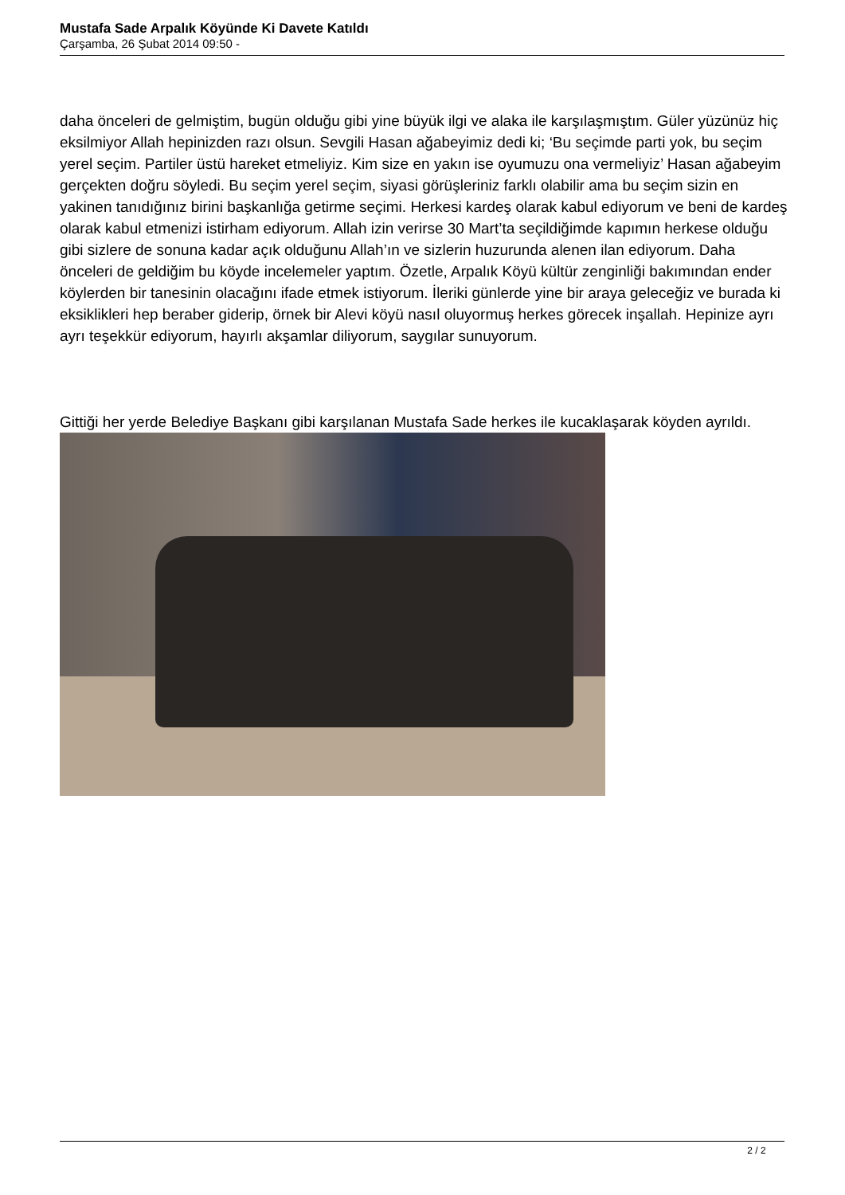Mustafa Sade Arpalık Köyünde Ki Davete Katıldı
Çarşamba, 26 Şubat 2014 09:50 -
daha önceleri de gelmiştim, bugün olduğu gibi yine büyük ilgi ve alaka ile karşılaşmıştım. Güler yüzünüz hiç eksilmiyor Allah hepinizden razı olsun. Sevgili Hasan ağabeyimiz dedi ki; ‘Bu seçimde parti yok, bu seçim yerel seçim. Partiler üstü hareket etmeliyiz. Kim size en yakın ise oyumuzu ona vermeliyiz’ Hasan ağabeyim gerçekten doğru söyledi. Bu seçim yerel seçim, siyasi görüşleriniz farklı olabilir ama bu seçim sizin en yakinen tanıdığınız birini başkanlığa getirme seçimi. Herkesi kardeş olarak kabul ediyorum ve beni de kardeş olarak kabul etmenizi istirham ediyorum. Allah izin verirse 30 Mart’ta seçildiğimde kapımın herkese olduğu gibi sizlere de sonuna kadar açık olduğunu Allah’ın ve sizlerin huzurunda alenen ilan ediyorum. Daha önceleri de geldiğim bu köyde incelemeler yaptım. Özetle, Arpalık Köyü kültür zenginliği bakımından ender köylerden bir tanesinin olacağını ifade etmek istiyorum. İleriki günlerde yine bir araya geleceğiz ve burada ki eksiklikleri hep beraber giderip, örnek bir Alevi köyü nasıl oluyormuş herkes görecek inşallah. Hepinize ayrı ayrı teşekkür ediyorum, hayırlı akşamlar diliyorum, saygılar sunuyorum.
Gittiği her yerde Belediye Başkanı gibi karşılanan Mustafa Sade herkes ile kucaklaşarak köyden ayrıldı.
2 / 2